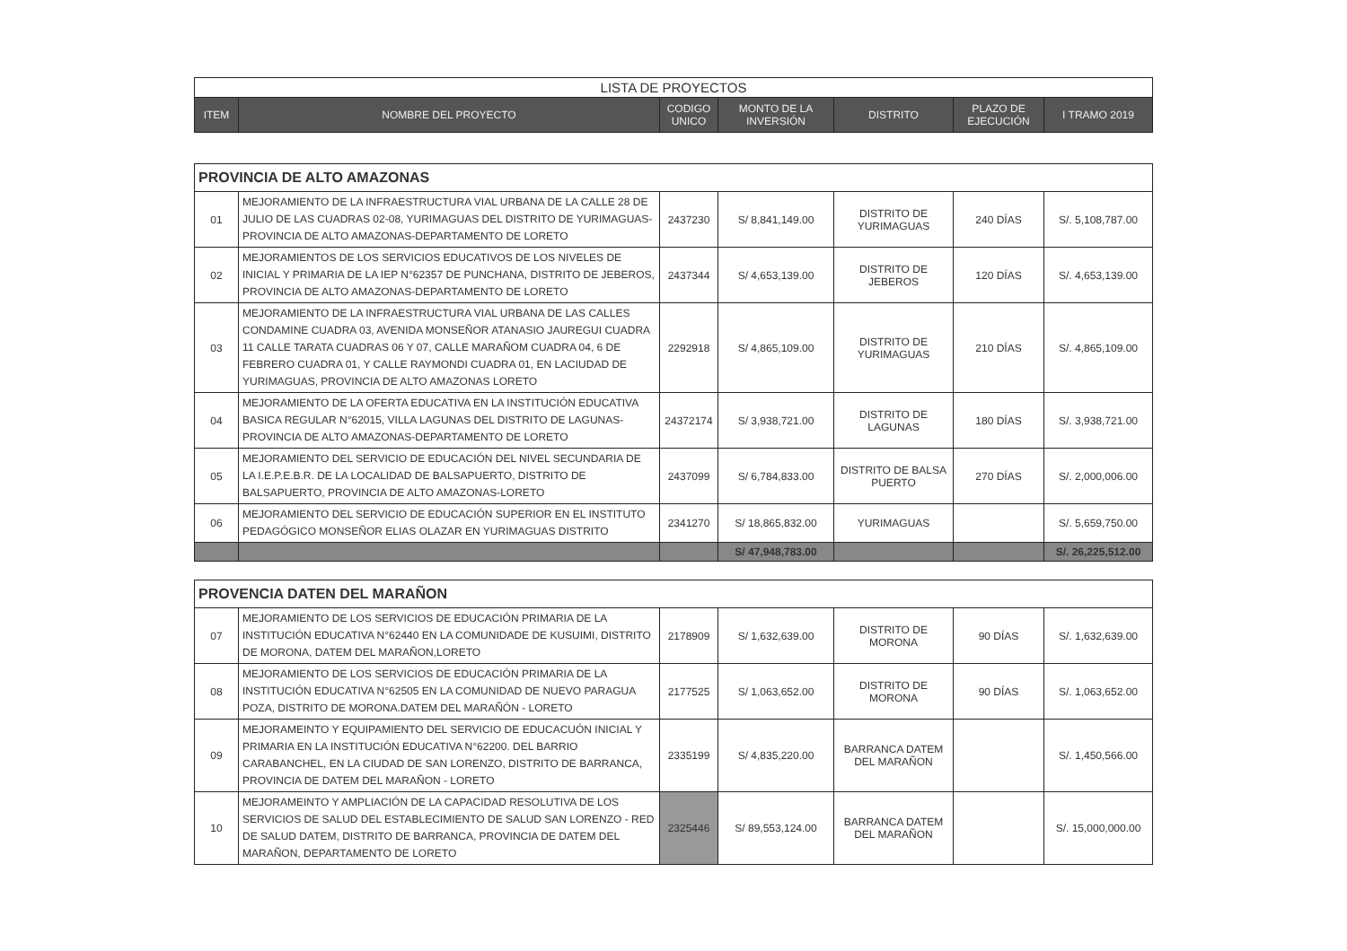| LISTA DE PROYECTOS | | | | | | |
| --- | --- | --- | --- | --- | --- | --- |
| ITEM | NOMBRE DEL PROYECTO | CODIGO UNICO | MONTO DE LA INVERSIÓN | DISTRITO | PLAZO DE EJECUCIÓN | I TRAMO 2019 |
| PROVINCIA DE ALTO AMAZONAS | | | | | | |
| 01 | MEJORAMIENTO DE LA INFRAESTRUCTURA VIAL URBANA DE LA CALLE 28 DE JULIO DE LAS CUADRAS 02-08, YURIMAGUAS DEL DISTRITO DE YURIMAGUAS-PROVINCIA DE ALTO AMAZONAS-DEPARTAMENTO DE LORETO | 2437230 | S/ 8,841,149.00 | DISTRITO DE YURIMAGUAS | 240 DÍAS | S/. 5,108,787.00 |
| 02 | MEJORAMIENTOS DE LOS SERVICIOS EDUCATIVOS DE LOS NIVELES DE INICIAL Y PRIMARIA DE LA IEP N°62357 DE PUNCHANA, DISTRITO DE JEBEROS, PROVINCIA DE ALTO AMAZONAS-DEPARTAMENTO DE LORETO | 2437344 | S/ 4,653,139.00 | DISTRITO DE JEBEROS | 120 DÍAS | S/. 4,653,139.00 |
| 03 | MEJORAMIENTO DE LA INFRAESTRUCTURA VIAL URBANA DE LAS CALLES CONDAMINE CUADRA 03, AVENIDA MONSEÑOR ATANASIO JAUREGUI CUADRA 11 CALLE TARATA CUADRAS 06 Y 07, CALLE MARAÑOM CUADRA 04, 6 DE FEBRERO CUADRA 01, Y CALLE RAYMONDI CUADRA 01, EN LACIUDAD DE YURIMAGUAS, PROVINCIA DE ALTO AMAZONAS LORETO | 2292918 | S/ 4,865,109.00 | DISTRITO DE YURIMAGUAS | 210 DÍAS | S/. 4,865,109.00 |
| 04 | MEJORAMIENTO DE LA OFERTA EDUCATIVA EN LA INSTITUCIÓN EDUCATIVA BASICA REGULAR N°62015, VILLA LAGUNAS DEL DISTRITO DE LAGUNAS-PROVINCIA DE ALTO AMAZONAS-DEPARTAMENTO DE LORETO | 24372174 | S/ 3,938,721.00 | DISTRITO DE LAGUNAS | 180 DÍAS | S/. 3,938,721.00 |
| 05 | MEJORAMIENTO DEL SERVICIO DE EDUCACIÓN DEL NIVEL SECUNDARIA DE LA I.E.P.E.B.R. DE LA LOCALIDAD DE BALSAPUERTO, DISTRITO DE BALSAPUERTO, PROVINCIA DE ALTO AMAZONAS-LORETO | 2437099 | S/ 6,784,833.00 | DISTRITO DE BALSA PUERTO | 270 DÍAS | S/. 2,000,006.00 |
| 06 | MEJORAMIENTO DEL SERVICIO DE EDUCACIÓN SUPERIOR EN EL INSTITUTO PEDAGÓGICO MONSEÑOR ELIAS OLAZAR EN YURIMAGUAS DISTRITO | 2341270 | S/ 18,865,832.00 | YURIMAGUAS | | S/. 5,659,750.00 |
| | | | S/ 47,948,783.00 | | | S/. 26,225,512.00 |
| PROVENCIA DATEN DEL MARAÑON | | | | | | |
| 07 | MEJORAMIENTO DE LOS SERVICIOS DE EDUCACIÓN PRIMARIA DE LA INSTITUCIÓN EDUCATIVA N°62440 EN LA COMUNIDADE DE KUSUIMI, DISTRITO DE MORONA, DATEM DEL MARAÑON,LORETO | 2178909 | S/ 1,632,639.00 | DISTRITO DE MORONA | 90 DÍAS | S/. 1,632,639.00 |
| 08 | MEJORAMIENTO DE LOS SERVICIOS DE EDUCACIÓN PRIMARIA DE LA INSTITUCIÓN EDUCATIVA N°62505 EN LA COMUNIDAD DE NUEVO PARAGUA POZA, DISTRITO DE MORONA.DATEM DEL MARAÑÓN - LORETO | 2177525 | S/ 1,063,652.00 | DISTRITO DE MORONA | 90 DÍAS | S/. 1,063,652.00 |
| 09 | MEJORAMEINTO Y EQUIPAMIENTO DEL SERVICIO DE EDUCACUÓN INICIAL Y PRIMARIA EN LA INSTITUCIÓN EDUCATIVA N°62200. DEL BARRIO CARABANCHEL, EN LA CIUDAD DE SAN LORENZO, DISTRITO DE BARRANCA, PROVINCIA DE DATEM DEL MARAÑON - LORETO | 2335199 | S/ 4,835,220.00 | BARRANCA DATEM DEL MARAÑON | | S/. 1,450,566.00 |
| 10 | MEJORAMEINTO Y AMPLIACIÓN DE LA CAPACIDAD RESOLUTIVA DE LOS SERVICIOS DE SALUD DEL ESTABLECIMIENTO DE SALUD SAN LORENZO - RED DE SALUD DATEM, DISTRITO DE BARRANCA, PROVINCIA DE DATEM DEL MARAÑON, DEPARTAMENTO DE LORETO | 2325446 | S/ 89,553,124.00 | BARRANCA DATEM DEL MARAÑON | | S/. 15,000,000.00 |